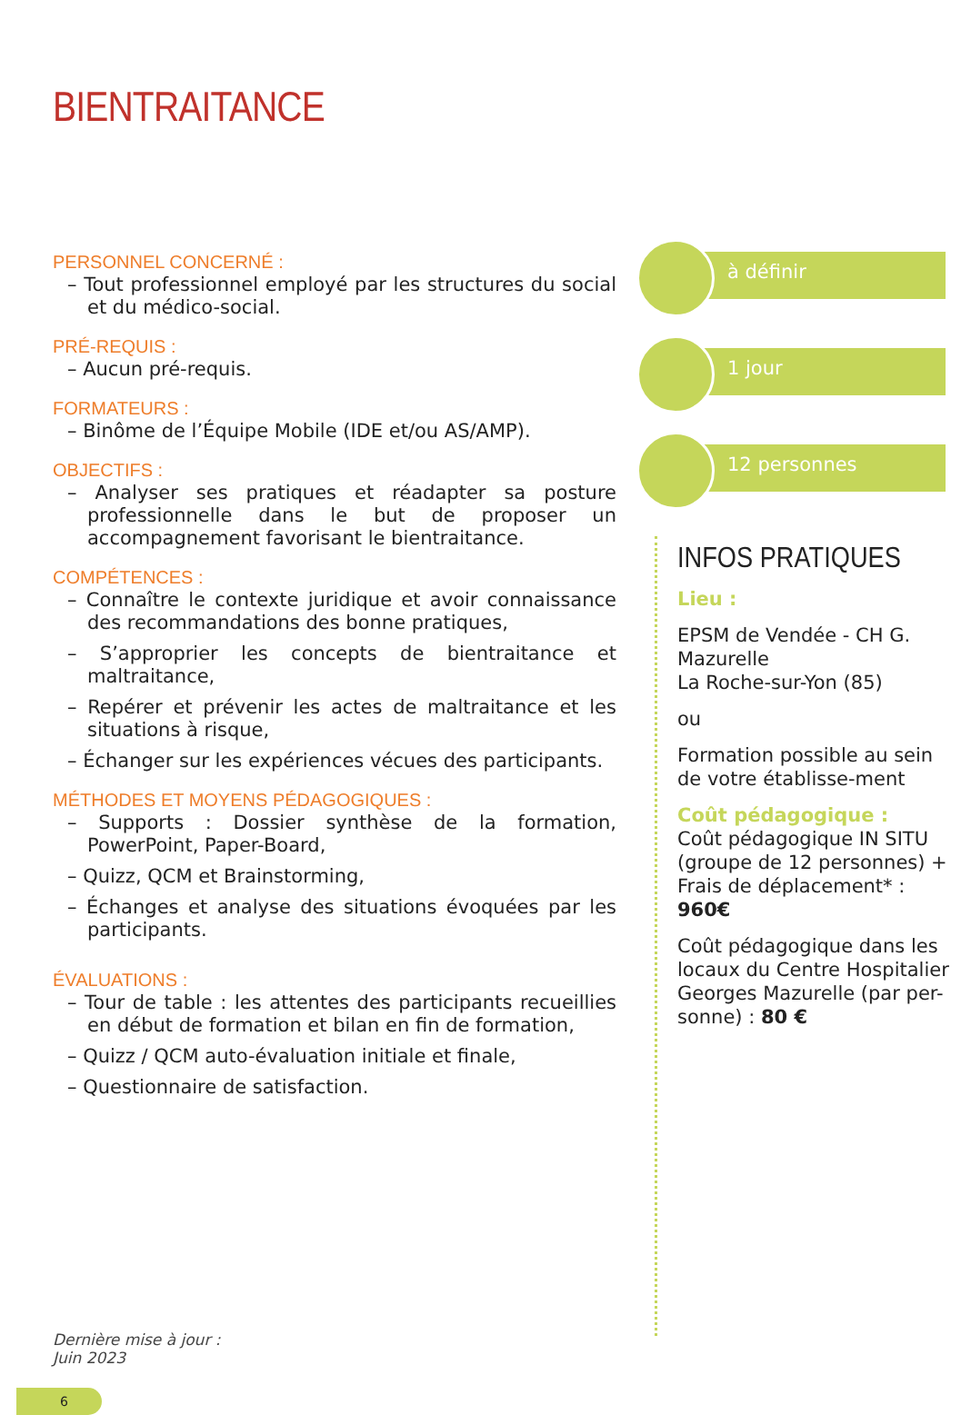BIENTRAITANCE
PERSONNEL CONCERNÉ :
– Tout professionnel employé par les structures du social et du médico-social.
PRÉ-REQUIS :
– Aucun pré-requis.
FORMATEURS :
– Binôme de l’Équipe Mobile (IDE et/ou AS/AMP).
OBJECTIFS :
– Analyser ses pratiques et réadapter sa posture professionnelle dans le but de proposer un accompagnement favorisant le bientraitance.
COMPÉTENCES :
– Connaître le contexte juridique et avoir connaissance des recommandations des bonne pratiques,
– S’approprier les concepts de bientraitance et maltraitance,
– Repérer et prévenir les actes de maltraitance et les situations à risque,
– Échanger sur les expériences vécues des participants.
MÉTHODES ET MOYENS PÉDAGOGIQUES :
– Supports : Dossier synthèse de la formation, PowerPoint, Paper-Board,
– Quizz, QCM et Brainstorming,
– Échanges et analyse des situations évoquées par les participants.
ÉVALUATIONS :
– Tour de table : les attentes des participants recueillies en début de formation et bilan en fin de formation,
– Quizz / QCM auto-évaluation initiale et finale,
– Questionnaire de satisfaction.
à définir
1 jour
12 personnes
INFOS PRATIQUES
Lieu :
EPSM de Vendée - CH G. Mazurelle
La Roche-sur-Yon (85)
ou
Formation possible au sein de votre établisse-ment
Coût pédagogique :
Coût pédagogique IN SITU (groupe de 12 personnes) + Frais de déplacement* : 960€
Coût pédagogique dans les locaux du Centre Hospitalier Georges Mazurelle (par per-sonne) : 80 €
Dernière mise à jour :
Juin 2023
6